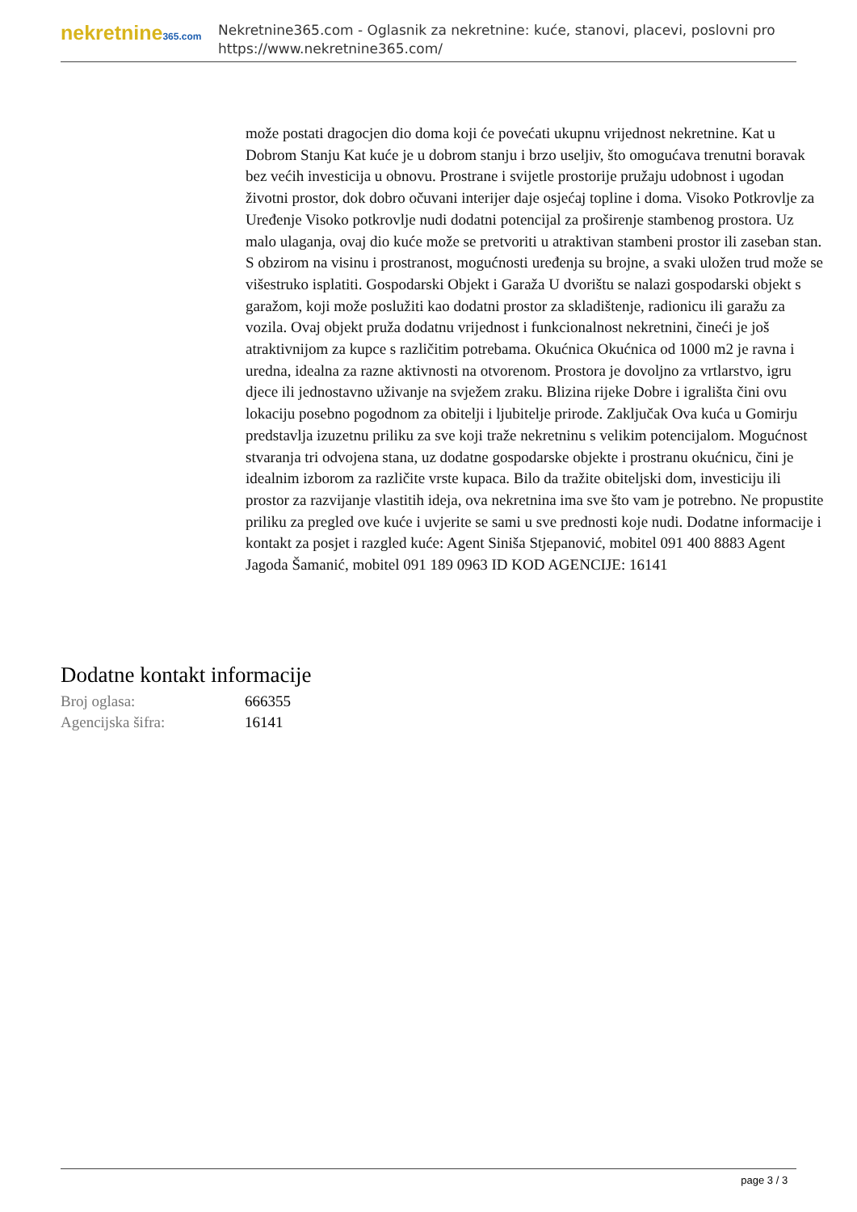nekretnine365.com
Nekretnine365.com - Oglasnik za nekretnine: kuće, stanovi, placevi, poslovni pro
https://www.nekretnine365.com/
može postati dragocjen dio doma koji će povećati ukupnu vrijednost nekretnine. Kat u Dobrom Stanju Kat kuće je u dobrom stanju i brzo useljiv, što omogućava trenutni boravak bez većih investicija u obnovu. Prostrane i svijetle prostorije pružaju udobnost i ugodan životni prostor, dok dobro očuvani interijer daje osjećaj topline i doma. Visoko Potkrovlje za Uređenje Visoko potkrovlje nudi dodatni potencijal za proširenje stambenog prostora. Uz malo ulaganja, ovaj dio kuće može se pretvoriti u atraktivan stambeni prostor ili zaseban stan. S obzirom na visinu i prostranost, mogućnosti uređenja su brojne, a svaki uložen trud može se višestruko isplatiti. Gospodarski Objekt i Garaža U dvorištu se nalazi gospodarski objekt s garažom, koji može poslužiti kao dodatni prostor za skladištenje, radionicu ili garažu za vozila. Ovaj objekt pruža dodatnu vrijednost i funkcionalnost nekretnini, čineći je još atraktivnijom za kupce s različitim potrebama. Okućnica Okućnica od 1000 m2 je ravna i uredna, idealna za razne aktivnosti na otvorenom. Prostora je dovoljno za vrtlarstvo, igru djece ili jednostavno uživanje na svježem zraku. Blizina rijeke Dobre i igrališta čini ovu lokaciju posebno pogodnom za obitelji i ljubitelje prirode. Zaključak Ova kuća u Gomirju predstavlja izuzetnu priliku za sve koji traže nekretninu s velikim potencijalom. Mogućnost stvaranja tri odvojena stana, uz dodatne gospodarske objekte i prostranu okućnicu, čini je idealnim izborom za različite vrste kupaca. Bilo da tražite obiteljski dom, investiciju ili prostor za razvijanje vlastitih ideja, ova nekretnina ima sve što vam je potrebno. Ne propustite priliku za pregled ove kuće i uvjerite se sami u sve prednosti koje nudi. Dodatne informacije i kontakt za posjet i razgled kuće: Agent Siniša Stjepanović, mobitel 091 400 8883 Agent Jagoda Šamanić, mobitel 091 189 0963 ID KOD AGENCIJE: 16141
Dodatne kontakt informacije
| Broj oglasa: | 666355 |
| Agencijska šifra: | 16141 |
page 3 / 3